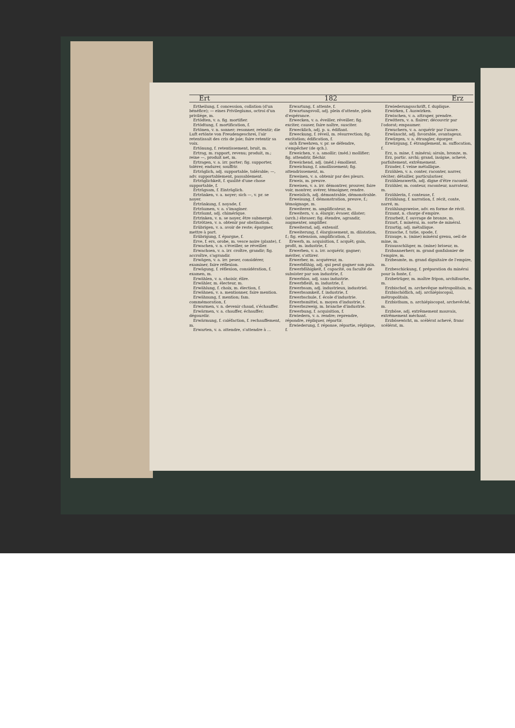Ert 182 Erz
Ertheilung, f. concession, collation (d'un bénéfice); — eines Privilegiums, octroi d'un privilége, m.
Ertödten, v. a. fig. mortifier.
Ertödtung, f. mortification, f.
Ertönen, v. n. sonner; resonner, retentir; die Luft ertönte von Freudengeschrei, l'air retentissait des cris de joie; faire retentir sa voix.
Ertönung, f. retentissement, bruit, m.
Ertrag, m. rapport, revenu; produit, m.; reine —, produit net, m.
Ertragen, v. a. irr. porter; fig. supporter, tolérer, endurer, souffrir.
Erträglich, adj. supportable, tolérable; —, adv. supportablement, passablement.
Erträglichkeit, f. qualité d'une chose supportable, f.
Erträgsam, f. Einträglich.
Ertränken, v. a. noyer; sich —, v. pr. se noyer.
Ertränkung, f. noyade, f.
Erträumen, v. a. s'imaginer.
Erträumt, adj. chimérique.
Ertrinken, v. n. se noyer, être submergé.
Ertrötzen, v. a. obtenir par obstination.
Erübrigen, v. a. avoir de reste; épargner, mettre à part.
Erübrigung, f. épargne, f.
Erve, f. ers, orobe, m. vesce noire (plante), f.
Erwachen, v. n. s'éveiller, se réveiller.
Erwachsen, v. a. irr. croître, grandir; fig. accroître, s'agrandir.
Erwägen, v. a. irr. peser, considérer, examiner, faire réflexion.
Erwägung, f. réflexion, considération, f. examen, m.
Erwählen, v. a. choisir, élire.
Erwähler, m. électeur, m.
Erwählung, f. choix, m. élection, f.
Erwähnen, v. a. mentionner, faire mention.
Erwähnung, f. mention; fam. commémoration, f.
Erwarmen, v. n. devenir chaud, s'échauffer.
Erwärmen, v. a. chauffer, échauffer; dégourdir.
Erwärmung, f. caléfaction, f. rechauffement, m.
Erwarten, v. a. attendre, s'attendre à ...
Erwartung, f. attente, f.
Erwartungsvoll, adj. plein d'attente, plein d'espérance.
Erwecken, v. a. éveiller, réveiller; fig. exciter, causer, faire naître, susciter.
Erwecklich, adj. p. u. édifiant.
Erweckung, f. réveil, m. résurrection; fig. excitation; édification, f.
sich Erwehren, v. pr. se défendre, s'empêcher (de qch.).
Erweichen, v. a. amollir; (méd.) mollifier; fig. attendrir, fléchir.
Erweichend, adj. (méd.) émollient.
Erweichung, f. amollissement; fig. attendrissement, m.
Erweinen, v. a. obtenir par des pleurs.
Erweis, m. preuve.
Erweisen, v. a. irr. démontrer, prouver, faire voir, montrer, avérer, témoigner, rendre.
Erweislich, adj. démontrable, démonstrable.
Erweisung, f. démonstration, preuve, f.; témoignage, m.
Erweiterer, m. amplificateur, m.
Erweitern, v. a. élargir; évaser, dilater; (arch.) ébraser; fig. étendre, agrandir, augmenter, amplifier.
Erweiternd, adj. extensif.
Erweiterung, f. élargissement, m. dilatation, f.; fig. extension, amplification, f.
Erwerb, m. acquisition, f. acquêt; gain, profit, m. industrie, f.
Erwerben, v. a. irr. acquérir, gagner; mériter, s'attirer.
Erwerber, m. acquéreur, m.
Erwerbfähig, adj. qui peut gagner son pain.
Erwerbfähigkeit, f. capacité, ou faculté de subsister par son industrie, f.
Erwerblos, adj. sans industrie.
Erwerbfleiß, m. industrie, f.
Erwerbsam, adj. industrieux, industriel.
Erwerbsamkeit, f. industrie, f.
Erwerbschule, f. école d'industrie.
Erwerbsmittel, n. moyen d'industrie, f.
Erwerbszweig, m. branche d'industrie.
Erwerbung, f. acquisition, f.
Erwiedern, v. a. rendre; reprendre, répondre, répliquer, répartir.
Erwiederung, f. réponse, répartie, réplique, f.
Erwiederungsschrift, f. duplique.
Erwirken, f. Auswirken.
Erwischen, v. a. attraper, prendre.
Erwittern, v. a. flairer; découvrir par l'odorat; empaumer.
Erwuchern, v. a. acquérir par l'usure.
Erwünscht, adj. favorable, avantageux.
Erwürgen, v. a. étrangler, égorger.
Erwürgung, f. étranglement, m. suffocation, f.
Erz, n. mine, f. minérai; airain, bronze, m.
Erz, partic. archi; grand, insigne, achevé, parfaitement, extrêmement.
Erzader, f. veine métallique.
Erzählen, v. a. conter, raconter, narrer, réciter; détailler, particulariser.
Erzählenswerth, adj. digne d'être raconté.
Erzähler, m. conteur, raconteur, narrateur, m.
Erzählerin, f. conteuse, f.
Erzählung, f. narration, f. récit, conte, narré, m.
Erzählungsweise, adv. en forme de récit.
Erzamt, n. charge d'empire.
Erzarbeit, f. ouvrage de bronze, m.
Erzart, f. minérai, m. sorte de minéral.
Erzartig, adj. métallique.
Erzasche, f. tutie, spode, f.
Erzauge, n. (mine) minéral grenu, oeil de mine, m.
Erzausschläger, m. (mine) briseur, m.
Erzbannerherr, m. grand gonfalonier de l'empire, m.
Erzbeamte, m. grand dignitaire de l'empire, m.
Erzbeschickung, f. préparation du minérai pour la fonte, f.
Erzbetrüger, m. maître fripon, archifourbe, m.
Erzbischof, m. archevêque métropolitain, m.
Erzbischöflich, adj. archiépiscopal, métropolitain.
Erzbisthum, n. archiépiscopat, archevêché, m.
Erzböse, adj. extrêmement mauvais, extrêmement méchant.
Erzbösewicht, m. scélérat achevé, franc scélérat, m.